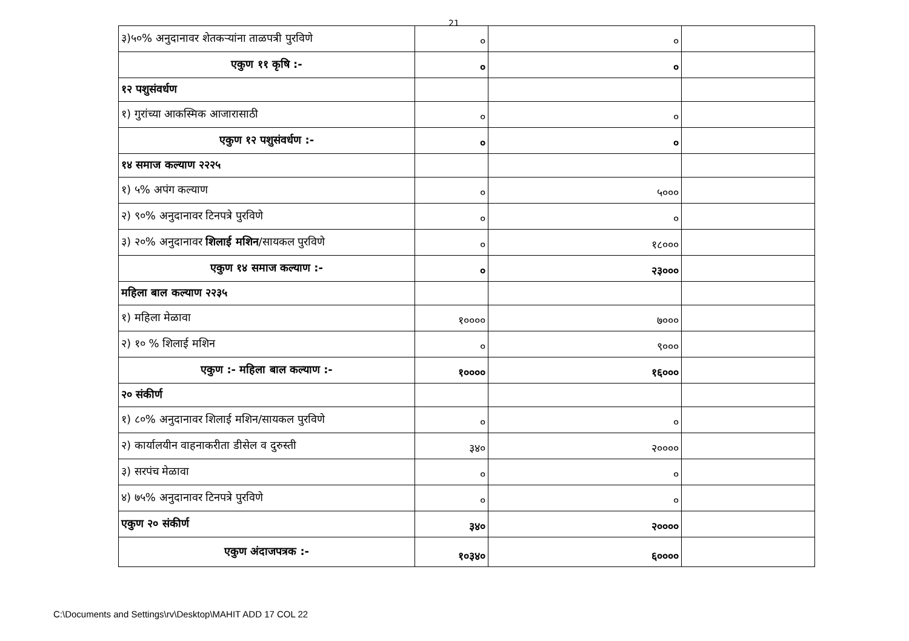21
| ३)५०% अनुदानावर शेतकऱ्यांना ताळपत्री पुरविणे | ० | ० | |
| एकुण ११ कृषि :- | ० | ० | |
| १२ पशुसंवर्धण | | | |
| १) गुरांच्या आकस्मिक आजारासाठी | ० | ० | |
| एकुण १२ पशुसंवर्धण :- | ० | ० | |
| १४ समाज कल्याण २२२५ | | | |
| १) ५% अपंग कल्याण | ० | ५००० | |
| २) ९०% अनुदानावर टिनपत्रे पुरविणे | ० | ० | |
| ३) २०% अनुदानावर शिलाई मशिन /सायकल पुरविणे | ० | १८००० | |
| एकुण १४ समाज कल्याण :- | ० | २३००० | |
| महिला बाल कल्याण २२३५ | | | |
| १) महिला मेळावा | १०००० | ७००० | |
| २) १० % शिलाई मशिन | ० | ९००० | |
| एकुण :- महिला बाल कल्याण :- | १०००० | १६००० | |
| २० संकीर्ण | | | |
| १) ८०% अनुदानावर शिलाई मशिन/सायकल पुरविणे | ० | ० | |
| २) कार्यालयीन वाहनाकरीता डीसेल व दुरुस्ती | ३४० | २०००० | |
| ३) सरपंच मेळावा | ० | ० | |
| ४) ७५% अनुदानावर टिनपत्रे पुरविणे | ० | ० | |
| एकुण २० संकीर्ण | ३४० | २०००० | |
| एकुण अंदाजपत्रक :- | १०३४० | ६०००० | |
C:\Documents and Settings\rv\Desktop\MAHIT ADD 17 COL 22